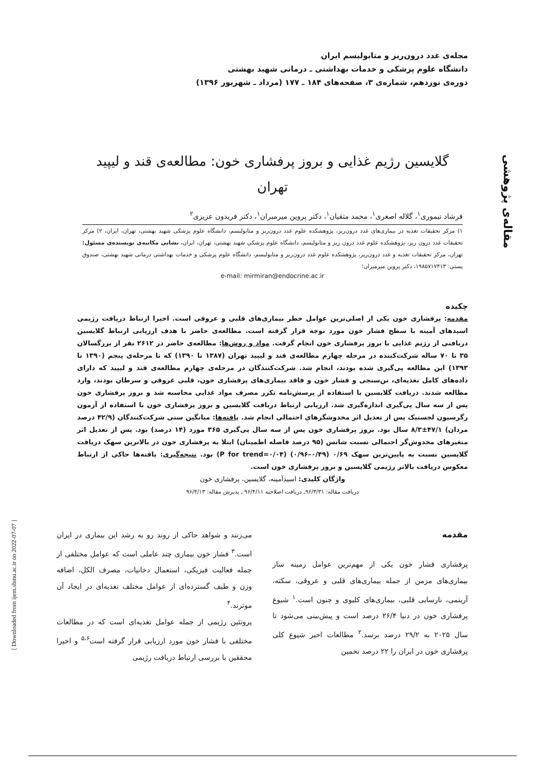مجله‌ی غدد درون‌ریز و متابولیسم ایران
دانشگاه علوم پزشکی و خدمات بهداشتی ـ درمانی شهید بهشتی
دوره‌ی نوزدهم، شماره‌ی ۳، صفحه‌های ۱۸۴ ـ ۱۷۷ (مرداد ـ شهریور ۱۳۹۶)
گلایسین رژیم غذایی و بروز پرفشاری خون: مطالعه‌ی قند و لیپید
تهران
فرشاد تیموری<sup>۱</sup>، گلاله اصغری<sup>۱</sup>، محمد متقیان<sup>۱</sup>، دکتر پروین میرمیران<sup>۱</sup>، دکتر فریدون عزیزی<sup>۲</sup>
۱) مرکز تحقیقات تغذیه در بیماری‌های غدد درون‌ریز، پژوهشکده علوم غدد درون‌ریز و متابولیسم، دانشگاه علوم پزشکی شهید بهشتی، تهران، ایران، ۲) مرکز تحقیقات غدد درون ریز، پژوهشکده علوم غدد درون ریز و متابولیسم، دانشگاه علوم پزشکی شهید بهشتی، تهران، ایران، نشانی مکاتبه‌ی نویسنده‌ی مسئول: تهران، مرکز تحقیقات تغذیه و غدد درون‌ریز، پژوهشکده علوم غدد درون‌ریز و متابولیسم، دانشگاه علوم پزشکی و خدمات بهداشتی درمانی شهید بهشتی، صندوق پستی: ۱۹۸۵۷۱۷۴۱۳، دکتر پروین میرمیران؛
e-mail: mirmiran@endocrine.ac.ir
چکیده
مقدمه: پرفشاری خون یکی از اصلی‌ترین عوامل خطر بیماری‌های قلبی و عروقی است. اخیرا ارتباط دریافت رژیمی اسیدهای آمینه با سطح فشار خون مورد توجه قرار گرفته است. مطالعه‌ی حاضر با هدف ارزیابی ارتباط گلایسین دریافتی از رژیم غذایی با بروز پرفشاری خون انجام گرفت. مواد و روش‌ها: مطالعه‌ی حاضر در ۲۶۱۲ نفر از بزرگسالان ۳۵ تا ۷۰ ساله شرکت‌کننده در مرحله چهارم مطالعه‌ی قند و لیپید تهران (۱۳۸۷ تا ۱۳۹۰) که تا مرحله‌ی پنجم (۱۳۹۰ تا ۱۳۹۳) این مطالعه پی‌گیری شده بودند، انجام شد. شرکت‌کنندگان در مرحله‌ی چهارم مطالعه‌ی قند و لیپید که دارای داده‌های کامل تغذیه‌ای، تن‌سنجی و فشار خون و فاقد بیماری‌های پرفشاری خون، قلبی عروقی و سرطان بودند، وارد مطالعه شدند. دریافت گلایسین با استفاده از پرسش‌نامه تکرر مصرف مواد غذایی محاسبه شد و بروز پرفشاری خون پس از سه سال پی‌گیری اندازه‌گیری شد. ارزیابی ارتباط دریافت گلایسین و بروز پرفشاری خون با استفاده از آزمون رگرسیون لجستیک پس از تعدیل اثر مخدوشگرهای احتمالی انجام شد. یافته‌ها: میانگین سنی شرکت‌کنندگان (۴۲/۹ درصد مردان) ۴۷/۱±۸/۳ سال بود. بروز پرفشاری خون پس از سه سال پی‌گیری ۳۶۵ مورد (۱۴ درصد) بود. پس از تعدیل اثر متغیرهای مخدوش‌گر احتمالی نسبت شانس (۹۵ درصد فاصله اطمینان) ابتلا به پرفشاری خون در بالاترین سهک دریافت گلایسین نسبت به پایین‌ترین سهک ۰/۶۹ (۰/۴۹–۰/۹۶) (P for trend=۰/۰۴) بود. نتیجه‌گیری: یافته‌ها حاکی از ارتباط معکوس دریافت بالاتر رژیمی گلایسین و بروز پرفشاری خون است.
واژگان کلیدی: اسیدآمینه، گلایسین، پرفشاری خون
دریافت مقاله: ۹۶/۳/۳۱ـ دریافت اصلاحیه ۹۶/۴/۱۱ ـ پذیرش مقاله: ۹۶/۴/۱۳
مقدمه
پرفشاری فشار خون یکی از مهم‌ترین عوامل زمینه ساز بیماری‌های مزمن از جمله بیماری‌های قلبی و عروقی، سکته، آریتمی، نارسایی قلبی، بیماری‌های کلیوی و جنون است.<sup>۱</sup> شیوع پرفشاری خون در دنیا ۲۶/۴ درصد است و پیش‌بینی می‌شود تا سال ۲۰۲۵ به ۲۹/۲ درصد برسد.<sup>۲</sup> مطالعات اخیر شیوع کلی پرفشاری خون در ایران را ۲۲ درصد تخمین
می‌زنند و شواهد حاکی از روند رو به رشد این بیماری در ایران است.<sup>۳</sup> فشار خون بیماری چند عاملی است که عوامل مختلفی از جمله فعالیت فیزیکی، استعمال دخانیات، مصرف الکل، اضافه وزن و طیف گسترده‌ای از عوامل مختلف تغذیه‌ای در ایجاد آن موثرند.<sup>۴</sup>
پروتئین رژیمی از جمله عوامل تغذیه‌ای است که در مطالعات مختلفی با فشار خون مورد ارزیابی قرار گرفته است<sup>۵،۶</sup> و اخیرا محققین با بررسی ارتباط دریافت رژیمی
مقاله‌ی پژوهشی
[ Downloaded from ijem.sbmu.ac.ir on 2022-07-07 ]